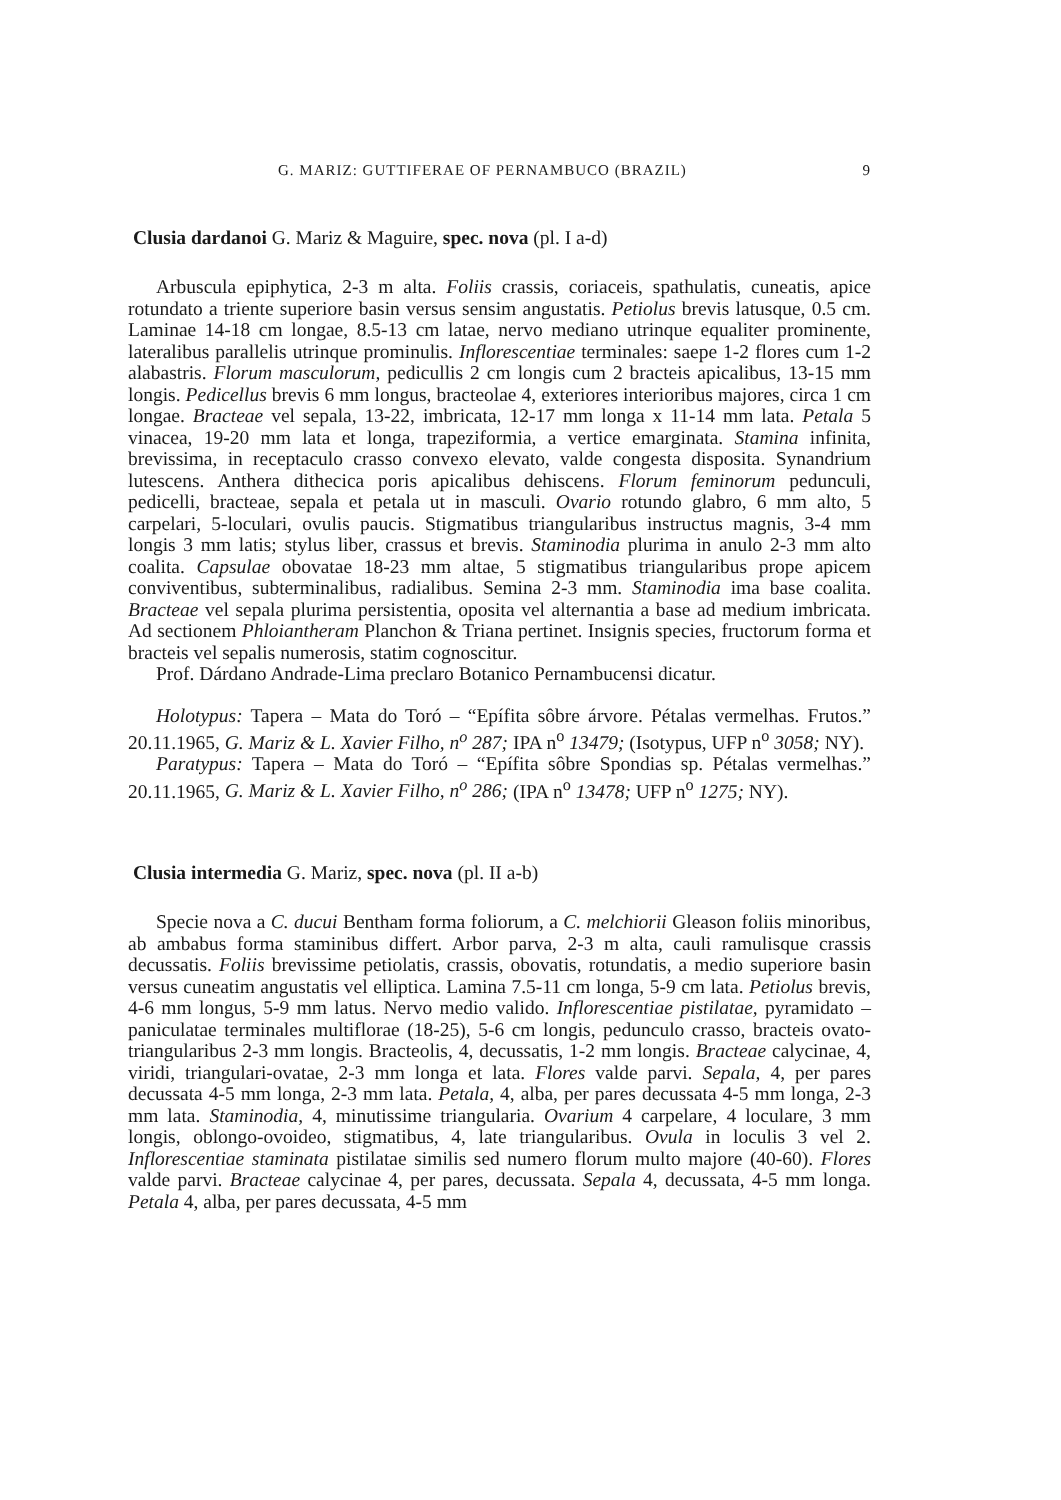G. MARIZ: GUTTIFERAE OF PERNAMBUCO (BRAZIL) 9
Clusia dardanoi G. Mariz & Maguire, spec. nova (pl. I a-d)
Arbuscula epiphytica, 2-3 m alta. Foliis crassis, coriaceis, spathulatis, cuneatis, apice rotundato a triente superiore basin versus sensim angustatis. Petiolus brevis latusque, 0.5 cm. Laminae 14-18 cm longae, 8.5-13 cm latae, nervo mediano utrinque equaliter prominente, lateralibus parallelis utrinque prominulis. Inflorescentiae terminales: saepe 1-2 flores cum 1-2 alabastris. Florum masculorum, pedicullis 2 cm longis cum 2 bracteis apicalibus, 13-15 mm longis. Pedicellus brevis 6 mm longus, bracteolae 4, exteriores interioribus majores, circa 1 cm longae. Bracteae vel sepala, 13-22, imbricata, 12-17 mm longa x 11-14 mm lata. Petala 5 vinacea, 19-20 mm lata et longa, trapeziformia, a vertice emarginata. Stamina infinita, brevissima, in receptaculo crasso convexo elevato, valde congesta disposita. Synandrium lutescens. Anthera dithecica poris apicalibus dehiscens. Florum feminorum pedunculi, pedicelli, bracteae, sepala et petala ut in masculi. Ovario rotundo glabro, 6 mm alto, 5 carpelari, 5-loculari, ovulis paucis. Stigmatibus triangularibus instructus magnis, 3-4 mm longis 3 mm latis; stylus liber, crassus et brevis. Staminodia plurima in anulo 2-3 mm alto coalita. Capsulae obovatae 18-23 mm altae, 5 stigmatibus triangularibus prope apicem conviventibus, subterminalibus, radialibus. Semina 2-3 mm. Staminodia ima base coalita. Bracteae vel sepala plurima persistentia, oposita vel alternantia a base ad medium imbricata. Ad sectionem Phloiantheram Planchon & Triana pertinet. Insignis species, fructorum forma et bracteis vel sepalis numerosis, statim cognoscitur.
Prof. Dárdano Andrade-Lima preclaro Botanico Pernambucensi dicatur.
Holotypus: Tapera – Mata do Toró – “Epífita sôbre árvore. Pétalas vermelhas. Frutos.” 20.11.1965, G. Mariz & L. Xavier Filho, n<sup>o</sup> 287; IPA n<sup>o</sup> 13479; (Isotypus, UFP n<sup>o</sup> 3058; NY).
Paratypus: Tapera – Mata do Toró – “Epífita sôbre Spondias sp. Pétalas vermelhas.” 20.11.1965, G. Mariz & L. Xavier Filho, n<sup>o</sup> 286; (IPA n<sup>o</sup> 13478; UFP n<sup>o</sup> 1275; NY).
Clusia intermedia G. Mariz, spec. nova (pl. II a-b)
Specie nova a C. ducui Bentham forma foliorum, a C. melchiorii Gleason foliis minoribus, ab ambabus forma staminibus differt. Arbor parva, 2-3 m alta, cauli ramulisque crassis decussatis. Foliis brevissime petiolatis, crassis, obovatis, rotundatis, a medio superiore basin versus cuneatim angustatis vel elliptica. Lamina 7.5-11 cm longa, 5-9 cm lata. Petiolus brevis, 4-6 mm longus, 5-9 mm latus. Nervo medio valido. Inflorescentiae pistilatae, pyramidato – paniculatae terminales multiflorae (18-25), 5-6 cm longis, pedunculo crasso, bracteis ovato-triangularibus 2-3 mm longis. Bracteolis, 4, decussatis, 1-2 mm longis. Bracteae calycinae, 4, viridi, triangulari-ovatae, 2-3 mm longa et lata. Flores valde parvi. Sepala, 4, per pares decussata 4-5 mm longa, 2-3 mm lata. Petala, 4, alba, per pares decussata 4-5 mm longa, 2-3 mm lata. Staminodia, 4, minutissime triangularia. Ovarium 4 carpelare, 4 loculare, 3 mm longis, oblongo-ovoideo, stigmatibus, 4, late triangularibus. Ovula in loculis 3 vel 2. Inflorescentiae staminata pistilatae similis sed numero florum multo majore (40-60). Flores valde parvi. Bracteae calycinae 4, per pares, decussata. Sepala 4, decussata, 4-5 mm longa. Petala 4, alba, per pares decussata, 4-5 mm